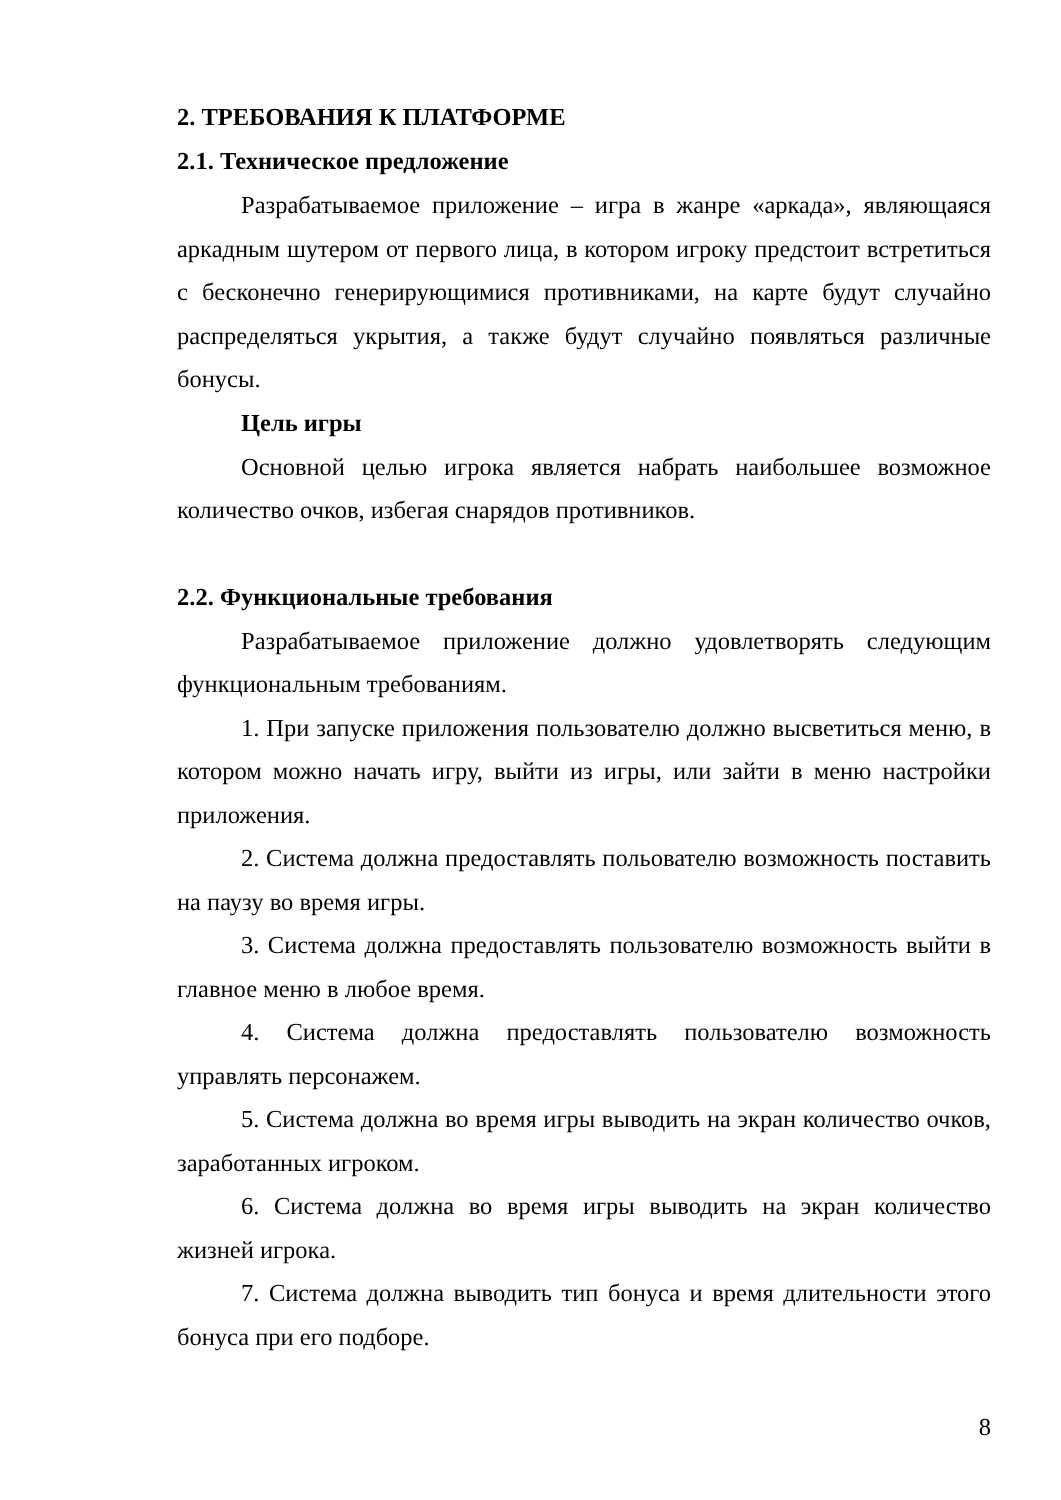2. ТРЕБОВАНИЯ К ПЛАТФОРМЕ
2.1. Техническое предложение
Разрабатываемое приложение – игра в жанре «аркада», являющаяся аркадным шутером от первого лица, в котором игроку предстоит встретиться с бесконечно генерирующимися противниками, на карте будут случайно распределяться укрытия, а также будут случайно появляться различные бонусы.
Цель игры
Основной целью игрока является набрать наибольшее возможное количество очков, избегая снарядов противников.
2.2. Функциональные требования
Разрабатываемое приложение должно удовлетворять следующим функциональным требованиям.
1. При запуске приложения пользователю должно высветиться меню, в котором можно начать игру, выйти из игры, или зайти в меню настройки приложения.
2. Система должна предоставлять польователю возможность поставить на паузу во время игры.
3. Система должна предоставлять пользователю возможность выйти в главное меню в любое время.
4. Система должна предоставлять пользователю возможность управлять персонажем.
5. Система должна во время игры выводить на экран количество очков, заработанных игроком.
6. Система должна во время игры выводить на экран количество жизней игрока.
7. Система должна выводить тип бонуса и время длительности этого бонуса при его подборе.
8